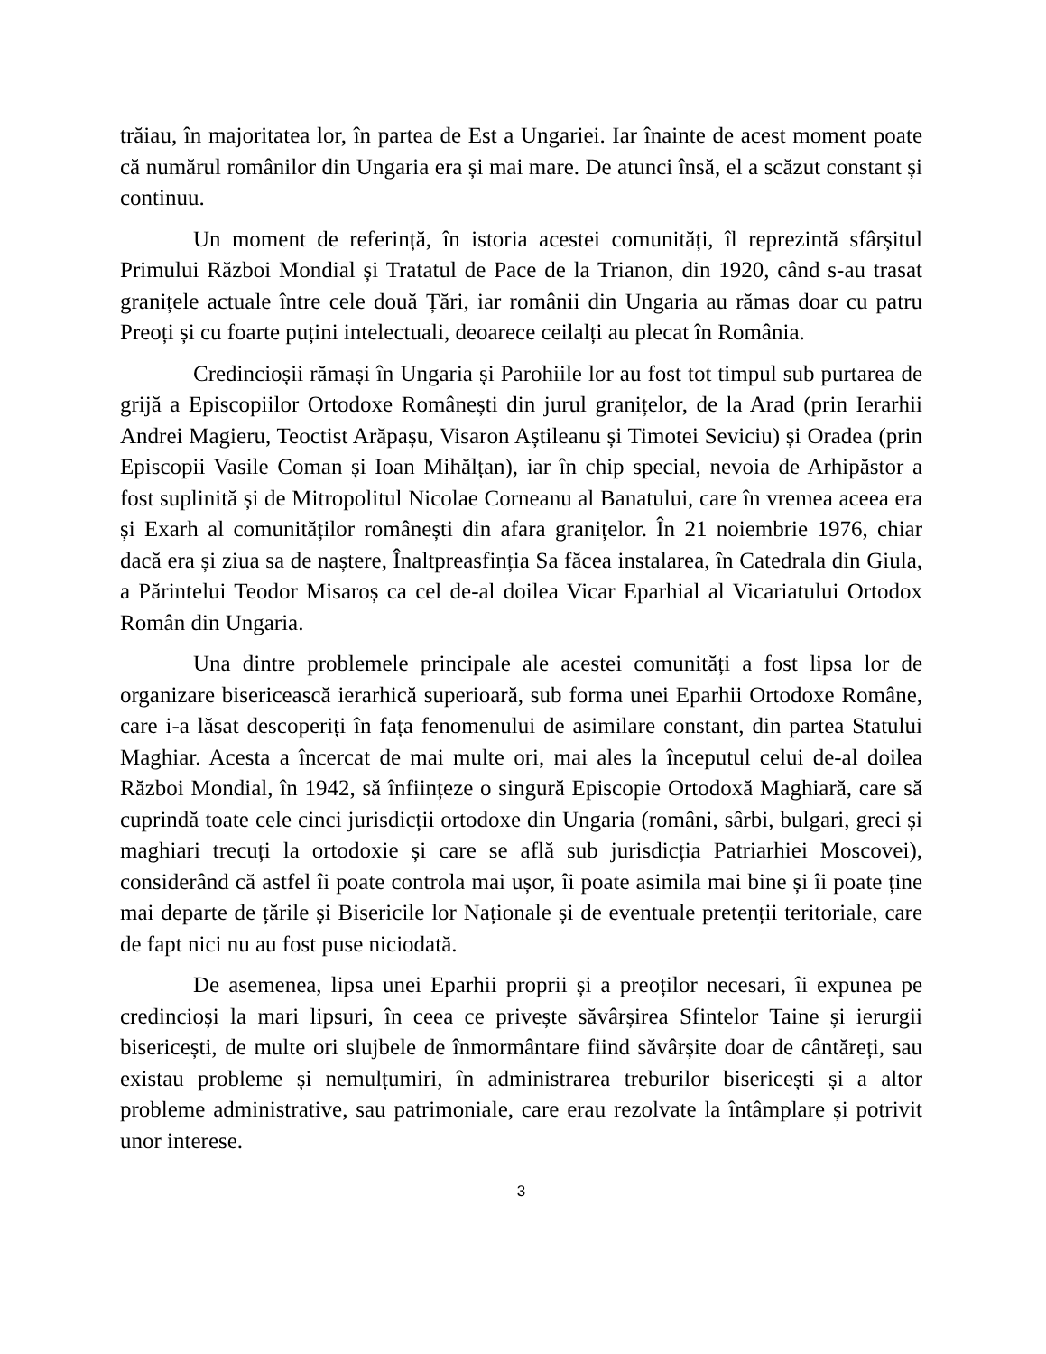trăiau, în majoritatea lor, în partea de Est a Ungariei. Iar înainte de acest moment poate că numărul românilor din Ungaria era și mai mare. De atunci însă, el a scăzut constant și continuu.
Un moment de referință, în istoria acestei comunități, îl reprezintă sfârșitul Primului Război Mondial și Tratatul de Pace de la Trianon, din 1920, când s-au trasat granițele actuale între cele două Țări, iar românii din Ungaria au rămas doar cu patru Preoți și cu foarte puțini intelectuali, deoarece ceilalți au plecat în România.
Credincioșii rămași în Ungaria și Parohiile lor au fost tot timpul sub purtarea de grijă a Episcopiilor Ortodoxe Românești din jurul granițelor, de la Arad (prin Ierarhii Andrei Magieru, Teoctist Arăpașu, Visaron Aștileanu și Timotei Seviciu) și Oradea (prin Episcopii Vasile Coman și Ioan Mihălțan), iar în chip special, nevoia de Arhipăstor a fost suplinită și de Mitropolitul Nicolae Corneanu al Banatului, care în vremea aceea era și Exarh al comunităților românești din afara granițelor. În 21 noiembrie 1976, chiar dacă era și ziua sa de naștere, Înaltpreasfinția Sa făcea instalarea, în Catedrala din Giula, a Părintelui Teodor Misaroș ca cel de-al doilea Vicar Eparhial al Vicariatului Ortodox Român din Ungaria.
Una dintre problemele principale ale acestei comunități a fost lipsa lor de organizare bisericească ierarhică superioară, sub forma unei Eparhii Ortodoxe Române, care i-a lăsat descoperiți în fața fenomenului de asimilare constant, din partea Statului Maghiar. Acesta a încercat de mai multe ori, mai ales la începutul celui de-al doilea Război Mondial, în 1942, să înființeze o singură Episcopie Ortodoxă Maghiară, care să cuprindă toate cele cinci jurisdicții ortodoxe din Ungaria (români, sârbi, bulgari, greci și maghiari trecuți la ortodoxie și care se află sub jurisdicția Patriarhiei Moscovei), considerând că astfel îi poate controla mai ușor, îi poate asimila mai bine și îi poate ține mai departe de țările și Bisericile lor Naționale și de eventuale pretenții teritoriale, care de fapt nici nu au fost puse niciodată.
De asemenea, lipsa unei Eparhii proprii și a preoților necesari, îi expunea pe credincioși la mari lipsuri, în ceea ce privește săvârșirea Sfintelor Taine și ierurgii bisericești, de multe ori slujbele de înmormântare fiind săvârșite doar de cântăreți, sau existau probleme și nemulțumiri, în administrarea treburilor bisericești și a altor probleme administrative, sau patrimoniale, care erau rezolvate la întâmplare și potrivit unor interese.
3